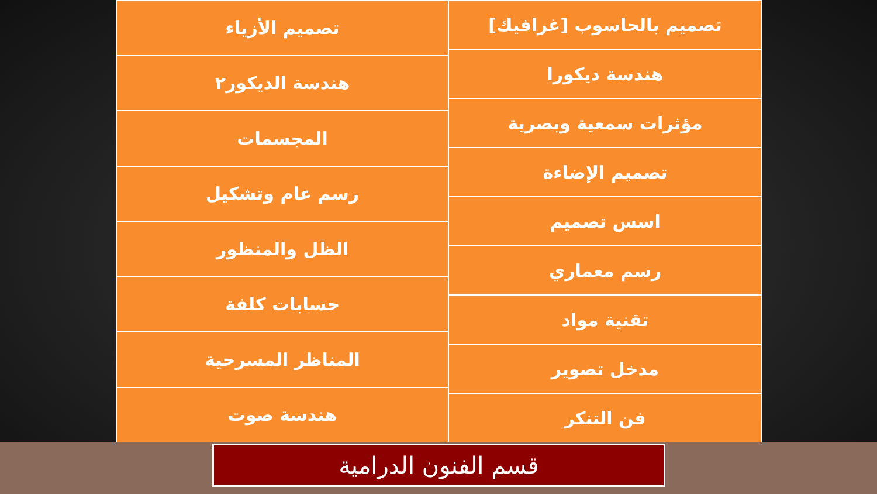تصميم بالحاسوب [غرافيك]
هندسة ديكورا
مؤثرات سمعية وبصرية
تصميم الإضاءة
اسس تصميم
رسم معماري
تقنية مواد
مدخل تصوير
فن التنكر
تصميم الأزياء
هندسة الديكور٢
المجسمات
رسم عام وتشكيل
الظل والمنظور
حسابات كلفة
المناظر المسرحية
هندسة صوت
قسم الفنون الدرامية